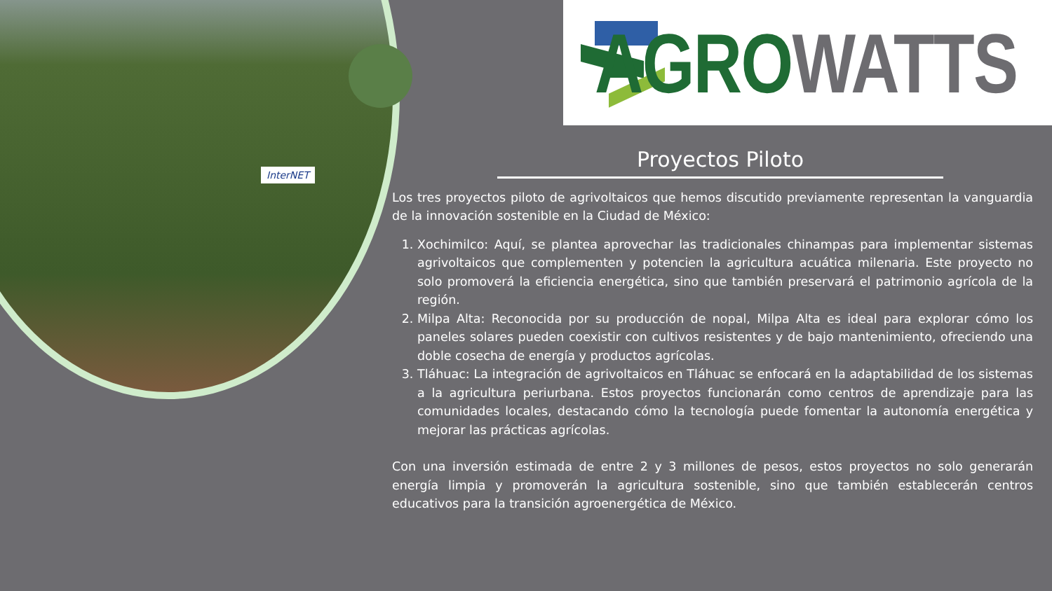InterNET
AGRO WATTS
Proyectos Piloto
Los tres proyectos piloto de agrivoltaicos que hemos discutido previamente representan la vanguardia de la innovación sostenible en la Ciudad de México:
1. Xochimilco: Aquí, se plantea aprovechar las tradicionales chinampas para implementar sistemas agrivoltaicos que complementen y potencien la agricultura acuática milenaria. Este proyecto no solo promoverá la eficiencia energética, sino que también preservará el patrimonio agrícola de la región.
2. Milpa Alta: Reconocida por su producción de nopal, Milpa Alta es ideal para explorar cómo los paneles solares pueden coexistir con cultivos resistentes y de bajo mantenimiento, ofreciendo una doble cosecha de energía y productos agrícolas.
3. Tláhuac: La integración de agrivoltaicos en Tláhuac se enfocará en la adaptabilidad de los sistemas a la agricultura periurbana. Estos proyectos funcionarán como centros de aprendizaje para las comunidades locales, destacando cómo la tecnología puede fomentar la autonomía energética y mejorar las prácticas agrícolas.
Con una inversión estimada de entre 2 y 3 millones de pesos, estos proyectos no solo generarán energía limpia y promoverán la agricultura sostenible, sino que también establecerán centros educativos para la transición agroenergética de México.